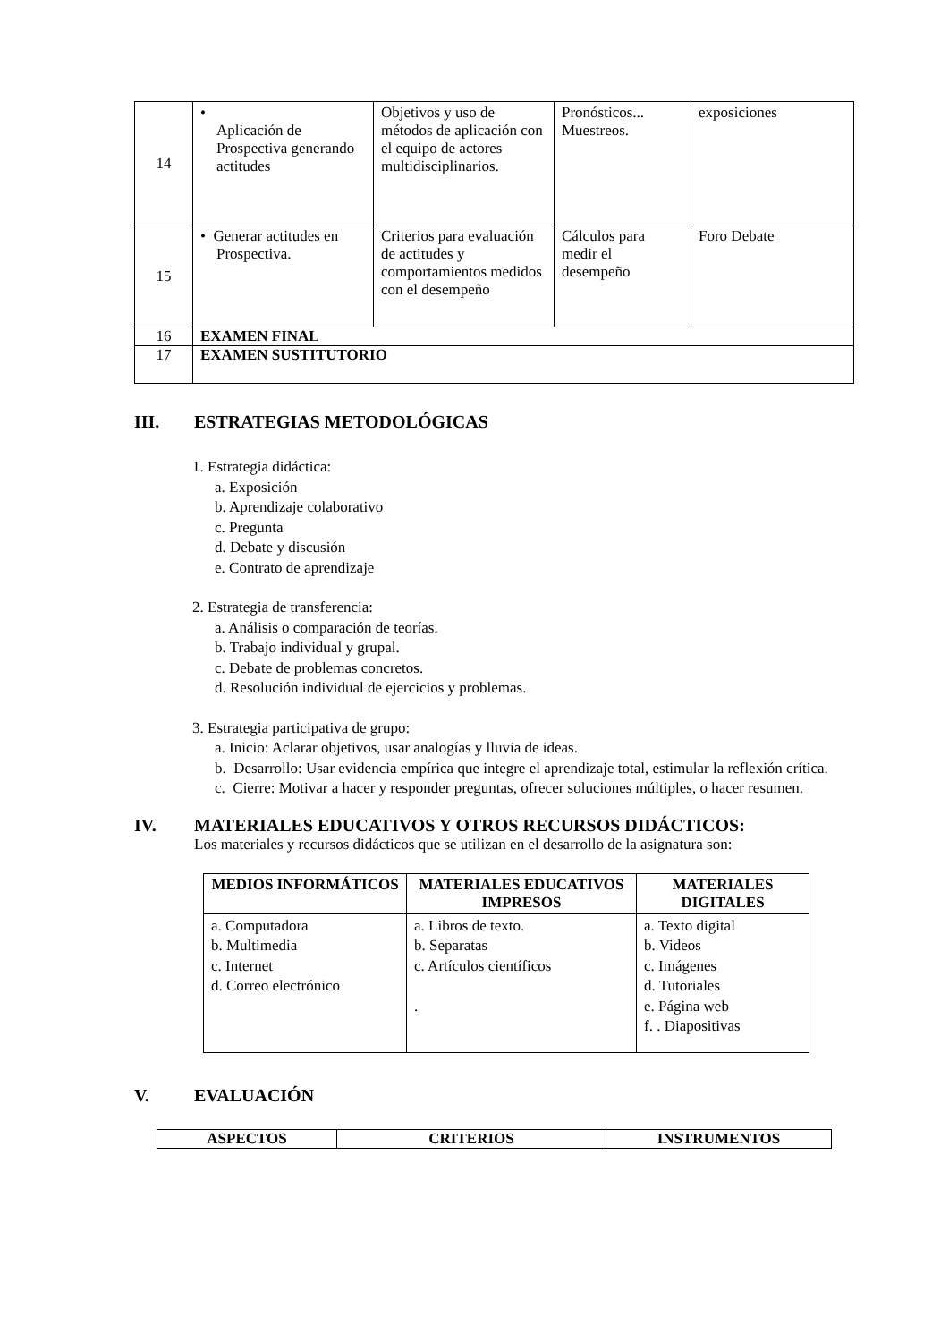| 14 | • Aplicación de Prospectiva generando actitudes | Objetivos y uso de métodos de aplicación con el equipo de actores multidisciplinarios. | Pronósticos... Muestreos. | exposiciones |
| 15 | • Generar actitudes en Prospectiva. | Criterios para evaluación de actitudes y comportamientos medidos con el desempeño | Cálculos para medir el desempeño | Foro Debate |
| 16 | EXAMEN FINAL | | | |
| 17 | EXAMEN SUSTITUTORIO | | | |
III. ESTRATEGIAS METODOLÓGICAS
1. Estrategia didáctica:
a. Exposición
b. Aprendizaje colaborativo
c. Pregunta
d. Debate y discusión
e. Contrato de aprendizaje
2. Estrategia de transferencia:
a. Análisis o comparación de teorías.
b. Trabajo individual y grupal.
c. Debate de problemas concretos.
d. Resolución individual de ejercicios y problemas.
3. Estrategia participativa de grupo:
a. Inicio: Aclarar objetivos, usar analogías y lluvia de ideas.
b. Desarrollo: Usar evidencia empírica que integre el aprendizaje total, estimular la reflexión crítica.
c. Cierre: Motivar a hacer y responder preguntas, ofrecer soluciones múltiples, o hacer resumen.
IV. MATERIALES EDUCATIVOS Y OTROS RECURSOS DIDÁCTICOS:
Los materiales y recursos didácticos que se utilizan en el desarrollo de la asignatura son:
| MEDIOS INFORMÁTICOS | MATERIALES EDUCATIVOS IMPRESOS | MATERIALES DIGITALES |
| --- | --- | --- |
| a. Computadora b. Multimedia c. Internet d. Correo electrónico | a. Libros de texto. b. Separatas c. Artículos científicos . | a. Texto digital b. Videos c. Imágenes d. Tutoriales e. Página web f. . Diapositivas |
V. EVALUACIÓN
| ASPECTOS | CRITERIOS | INSTRUMENTOS |
| --- | --- | --- |